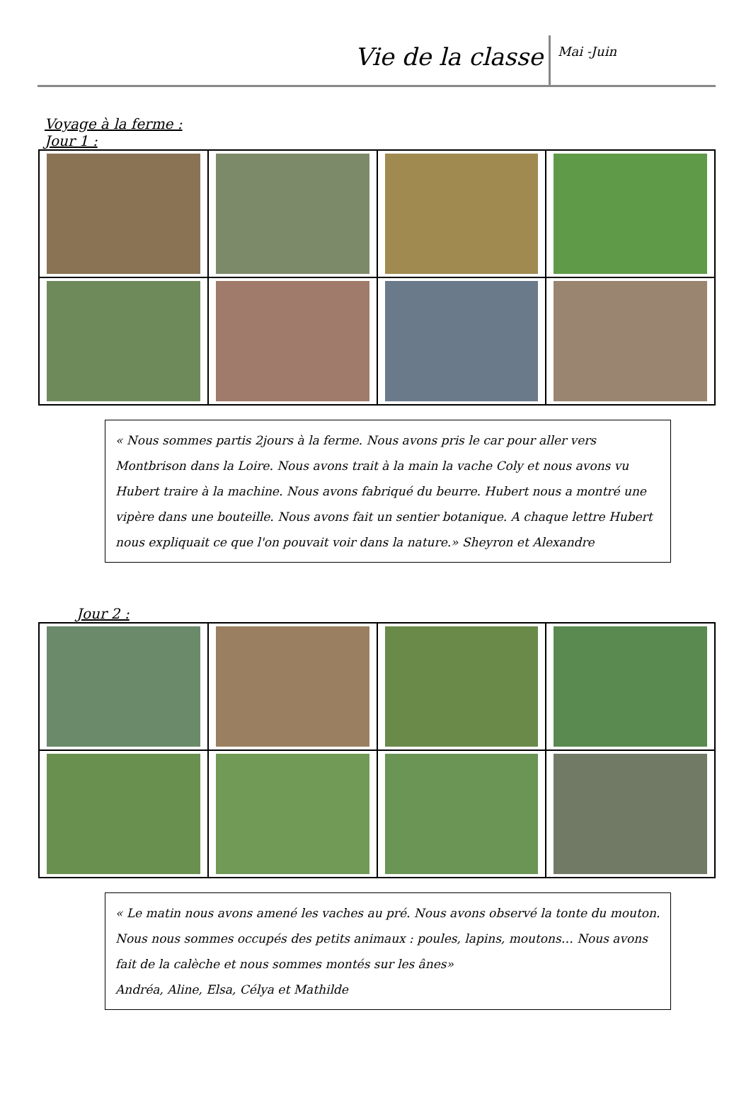Vie de la classe
Mai -Juin
Voyage à la ferme :
Jour 1 :
« Nous sommes partis 2jours à la ferme. Nous avons pris le car pour aller vers Montbrison dans la Loire. Nous avons trait à la main la vache Coly et nous avons vu Hubert traire à la machine. Nous avons fabriqué du beurre. Hubert nous a montré une vipère dans une bouteille. Nous avons fait un sentier botanique. A chaque lettre Hubert nous expliquait ce que l'on pouvait voir dans la nature.» Sheyron et Alexandre
Jour 2 :
« Le matin nous avons amené les vaches au pré. Nous avons observé la tonte du mouton. Nous nous sommes occupés des petits animaux : poules, lapins, moutons… Nous avons fait de la calèche et nous sommes montés sur les ânes»
Andréa, Aline, Elsa, Célya et Mathilde